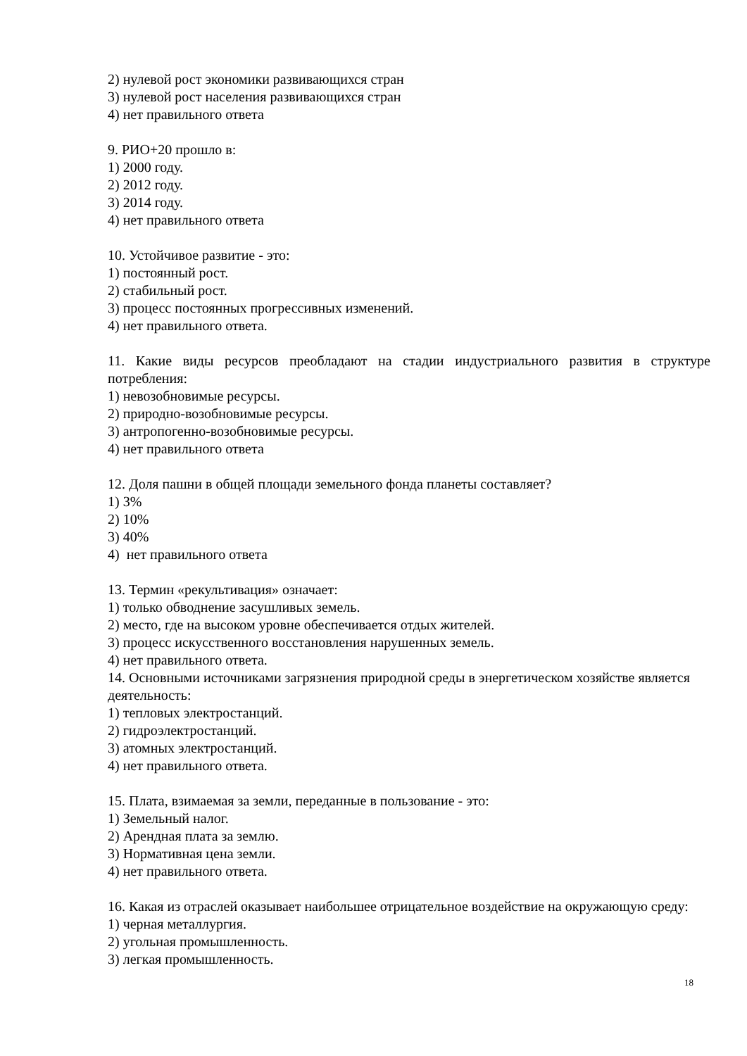2) нулевой рост экономики развивающихся стран
3) нулевой рост населения развивающихся стран
4) нет правильного ответа
9. РИО+20 прошло в:
1) 2000 году.
2) 2012 году.
3) 2014 году.
4) нет правильного ответа
10. Устойчивое развитие - это:
1) постоянный рост.
2) стабильный рост.
3) процесс постоянных прогрессивных изменений.
4) нет правильного ответа.
11. Какие виды ресурсов преобладают на стадии индустриального развития в структуре потребления:
1) невозобновимые ресурсы.
2) природно-возобновимые ресурсы.
3) антропогенно-возобновимые ресурсы.
4) нет правильного ответа
12. Доля пашни в общей площади земельного фонда планеты составляет?
1) 3%
2) 10%
3) 40%
4) нет правильного ответа
13. Термин «рекультивация» означает:
1) только обводнение засушливых земель.
2) место, где на высоком уровне обеспечивается отдых жителей.
3) процесс искусственного восстановления нарушенных земель.
4) нет правильного ответа.
14. Основными источниками загрязнения природной среды в энергетическом хозяйстве является деятельность:
1) тепловых электростанций.
2) гидроэлектростанций.
3) атомных электростанций.
4) нет правильного ответа.
15. Плата, взимаемая за земли, переданные в пользование - это:
1) Земельный налог.
2) Арендная плата за землю.
3) Нормативная цена земли.
4) нет правильного ответа.
16. Какая из отраслей оказывает наибольшее отрицательное воздействие на окружающую среду:
1) черная металлургия.
2) угольная промышленность.
3) легкая промышленность.
18